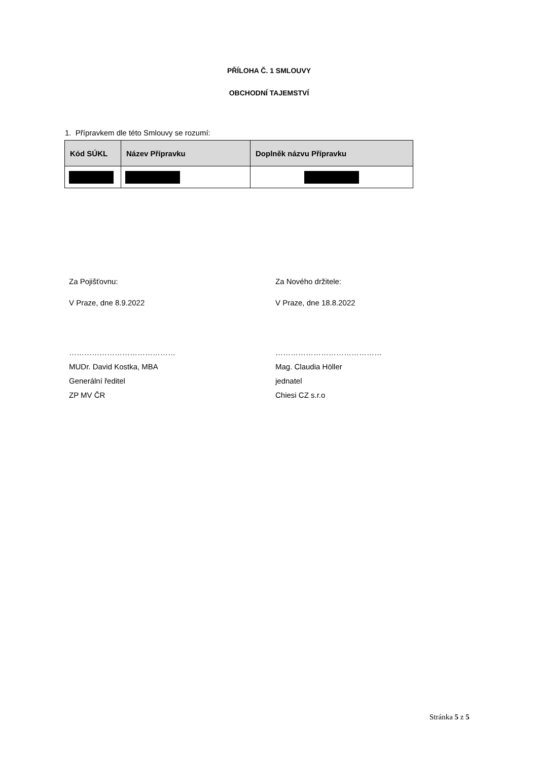PŘÍLOHA Č. 1 SMLOUVY
OBCHODNÍ TAJEMSTVÍ
1. Přípravkem dle této Smlouvy se rozumí:
| Kód SÚKL | Název Přípravku | Doplněk názvu Přípravku |
| --- | --- | --- |
Za Pojišťovnu:
V Praze, dne 8.9.2022
……………………………………
MUDr. David Kostka, MBA
Generální ředitel
ZP MV ČR
Za Nového držitele:
V Praze, dne 18.8.2022
……………………………………
Mag. Claudia Höller
jednatel
Chiesi CZ s.r.o
Stránka 5 z 5